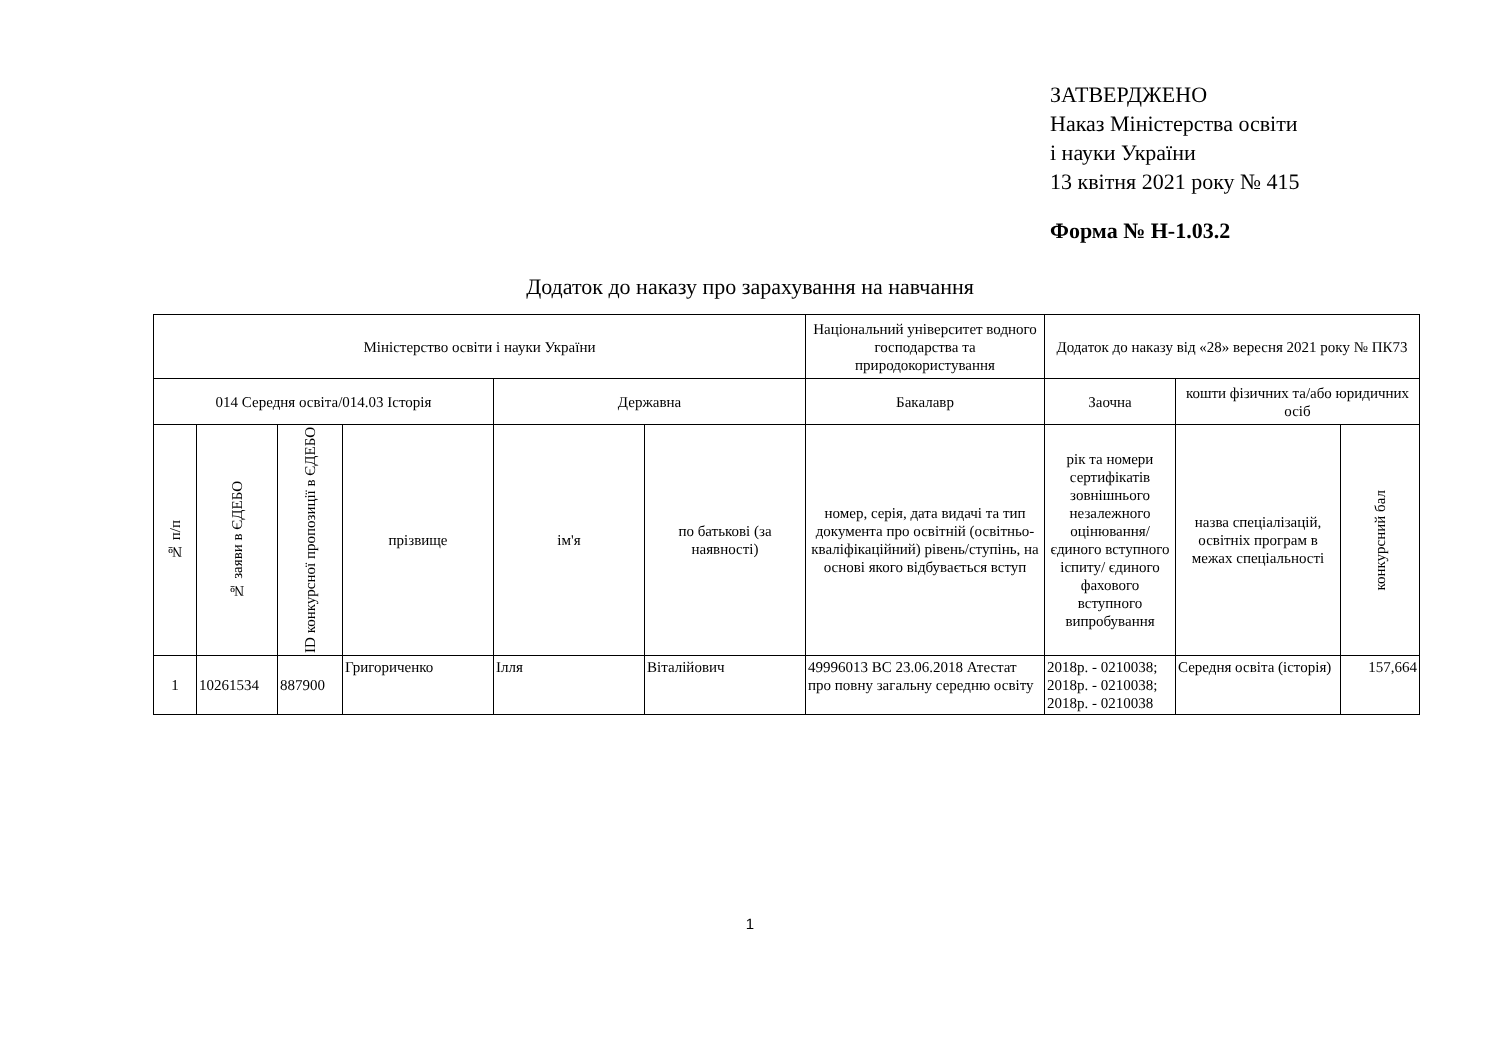ЗАТВЕРДЖЕНО
Наказ Міністерства освіти
і науки України
13 квітня 2021 року № 415
Форма № Н-1.03.2
Додаток до наказу про зарахування на навчання
| Міністерство освіти і науки України | | | | | | Національний університет водного господарства та природокористування | Додаток до наказу від «28» вересня 2021 року № ПК73 | | |
| 014 Середня освіта/014.03 Історія | | | | Державна | | Бакалавр | Заочна | кошти фізичних та/або юридичних осіб | |
| № п/п | № заяви в ЄДЕБО | ID конкурсної пропозиції в ЄДЕБО | прізвище | ім'я | по батькові (за наявності) | номер, серія, дата видачі та тип документа про освітній (освітньо-кваліфікаційний) рівень/ступінь, на основі якого відбувається вступ | рік та номери сертифікатів зовнішнього незалежного оцінювання/ єдиного вступного іспиту/ єдиного фахового вступного випробування | назва спеціалізацій, освітніх програм в межах спеціальності | конкурсний бал |
| 1 | 10261534 | 887900 | Григориченко | Ілля | Віталійович | 49996013 BC 23.06.2018 Атестат про повну загальну середню освіту | 2018р. - 0210038; 2018р. - 0210038; 2018р. - 0210038 | Середня освіта (історія) | 157,664 |
1